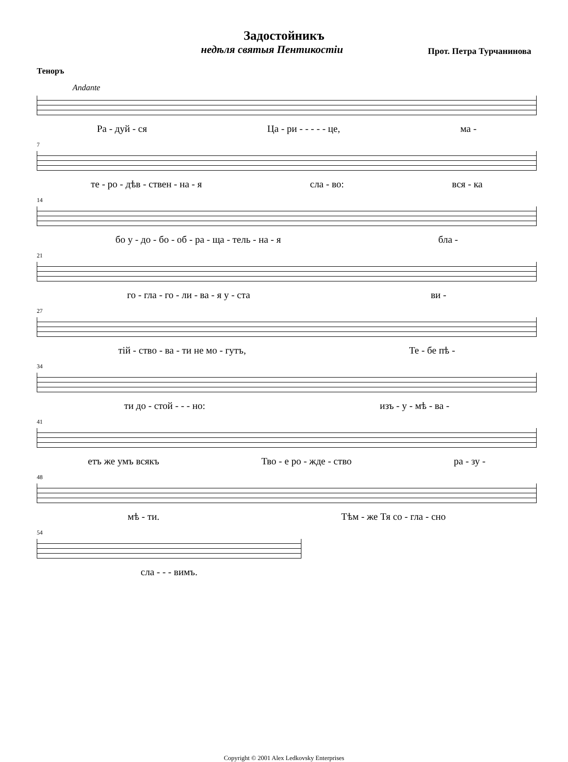Задостойникъ
недѣля святыя Пентикостiи Прот. Петра Турчанинова
Теноръ
Andante
Ра - дуй - ся Ца - ри - - - - - це, ма -
7
те - ро - дѣв - ствен - на - я сла - во: вся - ка
14
бо у - до - бо - об - ра - ща - тель - на - я бла -
21
го - гла - го - ли - ва - я у - ста ви -
27
тiй - ство - ва - ти не мо - гутъ, Те - бе пѣ -
34
ти до - стой - - - но: изъ - у - мѣ - ва -
41
етъ же умъ всякъ Тво - е ро - жде - ство ра - зу -
48
мѣ - ти. Тѣм - же Тя со - гла - сно
54
сла - - - вимъ.
Copyright © 2001 Alex Ledkovsky Enterprises